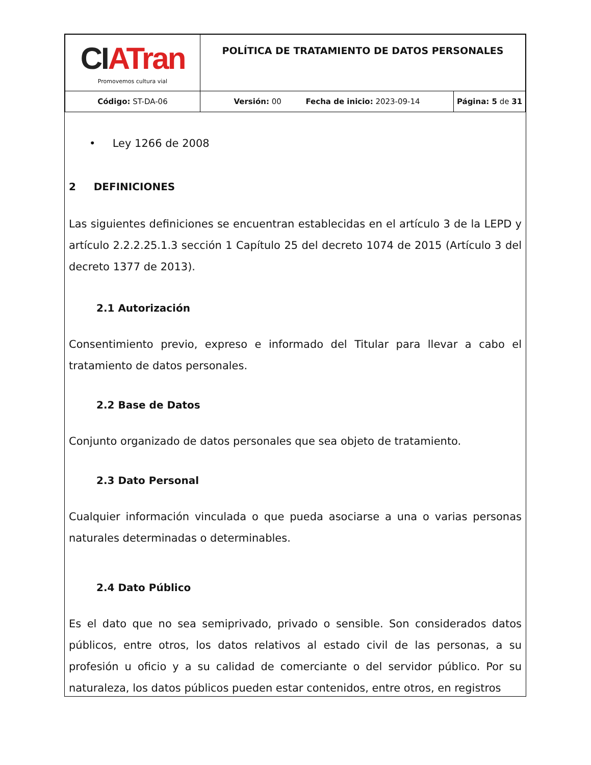| CI ATran Promovemos cultura vial | POLÍTICA DE TRATAMIENTO DE DATOS PERSONALES | |
| Código: ST-DA-06 | Versión: 00 Fecha de inicio: 2023-09-14 | Página: 5 de 31 |
• Ley 1266 de 2008
2 DEFINICIONES
Las siguientes definiciones se encuentran establecidas en el artículo 3 de la LEPD y artículo 2.2.2.25.1.3 sección 1 Capítulo 25 del decreto 1074 de 2015 (Artículo 3 del decreto 1377 de 2013).
2.1 Autorización
Consentimiento previo, expreso e informado del Titular para llevar a cabo el tratamiento de datos personales.
2.2 Base de Datos
Conjunto organizado de datos personales que sea objeto de tratamiento.
2.3 Dato Personal
Cualquier información vinculada o que pueda asociarse a una o varias personas naturales determinadas o determinables.
2.4 Dato Público
Es el dato que no sea semiprivado, privado o sensible. Son considerados datos públicos, entre otros, los datos relativos al estado civil de las personas, a su profesión u oficio y a su calidad de comerciante o del servidor público. Por su naturaleza, los datos públicos pueden estar contenidos, entre otros, en registros